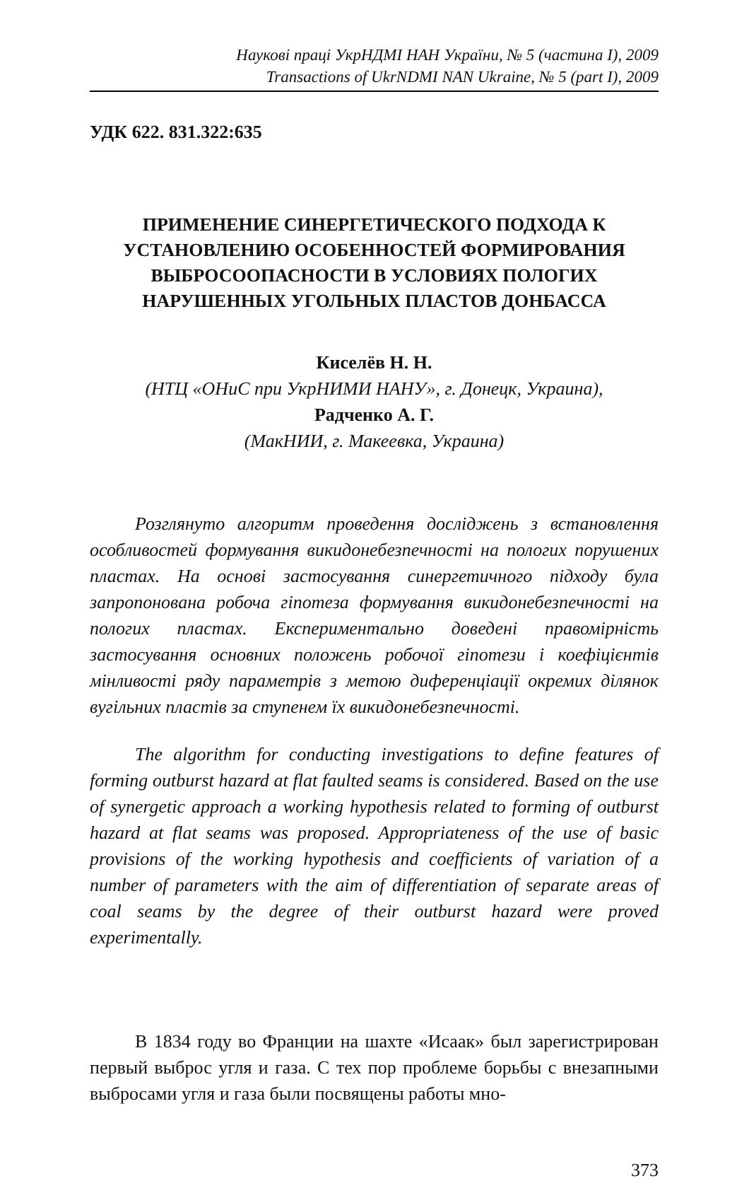Наукові праці УкрНДМІ НАН України, № 5 (частина I), 2009
Transactions of UkrNDMI NAN Ukraine, № 5 (part I), 2009
УДК 622. 831.322:635
ПРИМЕНЕНИЕ СИНЕРГЕТИЧЕСКОГО ПОДХОДА К
УСТАНОВЛЕНИЮ ОСОБЕННОСТЕЙ ФОРМИРОВАНИЯ
ВЫБРОСООПАСНОСТИ В УСЛОВИЯХ ПОЛОГИХ
НАРУШЕННЫХ УГОЛЬНЫХ ПЛАСТОВ ДОНБАССА
Киселёв Н. Н.
(НТЦ «ОНиС при УкрНИМИ НАНУ», г. Донецк, Украина),
Радченко А. Г.
(МакНИИ, г. Макеевка, Украина)
Розглянуто алгоритм проведення досліджень з встановлення особливостей формування викидонебезпечності на пологих порушених пластах. На основі застосування синергетичного підходу була запропонована робоча гіпотеза формування викидонебезпечності на пологих пластах. Експериментально доведені правомірність застосування основних положень робочої гіпотези і коефіцієнтів мінливості ряду параметрів з метою диференціації окремих ділянок вугільних пластів за ступенем їх викидонебезпечності.
The algorithm for conducting investigations to define features of forming outburst hazard at flat faulted seams is considered. Based on the use of synergetic approach a working hypothesis related to forming of outburst hazard at flat seams was proposed. Appropriateness of the use of basic provisions of the working hypothesis and coefficients of variation of a number of parameters with the aim of differentiation of separate areas of coal seams by the degree of their outburst hazard were proved experimentally.
В 1834 году во Франции на шахте «Исаак» был зарегистрирован первый выброс угля и газа. С тех пор проблеме борьбы с внезапными выбросами угля и газа были посвящены работы мно-
373